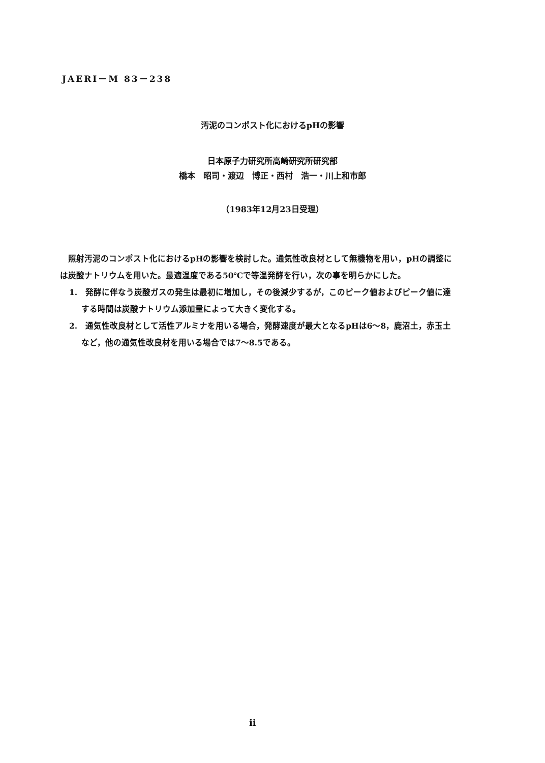JAERI－M 83－238
汚泥のコンポスト化におけるpHの影響
日本原子力研究所高崎研究所研究部
橋本　昭司・渡辺　博正・西村　浩一・川上和市郎
（1983年12月23日受理）
照射汚泥のコンポスト化におけるpHの影響を検討した。通気性改良材として無機物を用い，pHの調整には炭酸ナトリウムを用いた。最適温度である50℃で等温発酵を行い，次の事を明らかにした。
1.　発酵に伴なう炭酸ガスの発生は最初に増加し，その後減少するが，このピーク値およびピーク値に達する時間は炭酸ナトリウム添加量によって大きく変化する。
2.　通気性改良材として活性アルミナを用いる場合，発酵速度が最大となるpHは6～8，鹿沼土，赤玉土など，他の通気性改良材を用いる場合では7～8.5である。
ii